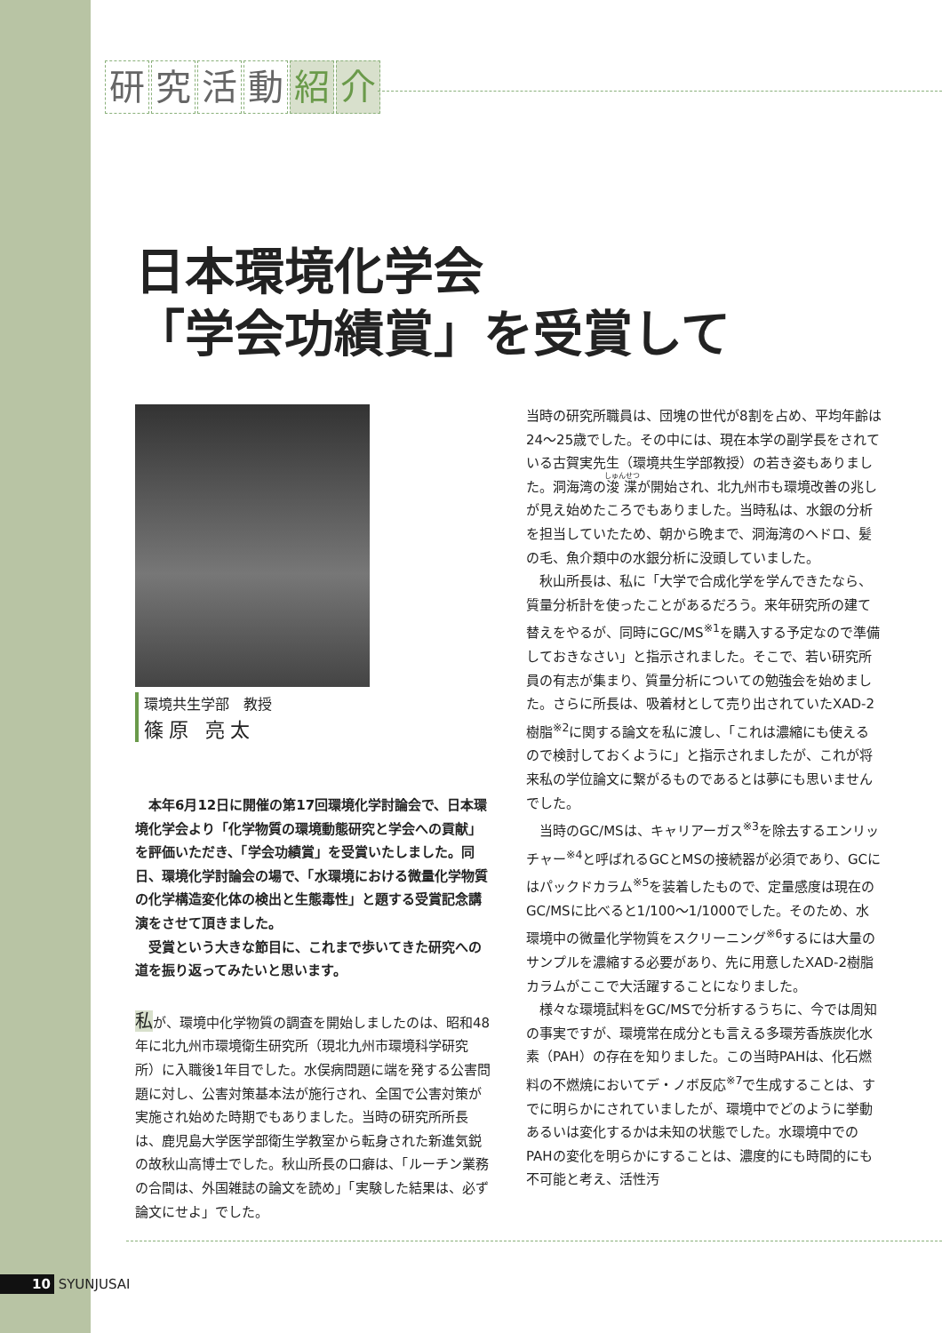研究活動 紹 介
日本環境化学会
「学会功績賞」を受賞して
環境共生学部　教授
篠原 亮太
本年6月12日に開催の第17回環境化学討論会で、日本環境化学会より「化学物質の環境動態研究と学会への貢献」を評価いただき、「学会功績賞」を受賞いたしました。同日、環境化学討論会の場で、「水環境における微量化学物質の化学構造変化体の検出と生態毒性」と題する受賞記念講演をさせて頂きました。
受賞という大きな節目に、これまで歩いてきた研究への道を振り返ってみたいと思います。
私が、環境中化学物質の調査を開始しましたのは、昭和48年に北九州市環境衛生研究所（現北九州市環境科学研究所）に入職後1年目でした。水俣病問題に端を発する公害問題に対し、公害対策基本法が施行され、全国で公害対策が実施され始めた時期でもありました。当時の研究所所長は、鹿児島大学医学部衛生学教室から転身された新進気鋭の故秋山高博士でした。秋山所長の口癖は、「ルーチン業務の合間は、外国雑誌の論文を読め」「実験した結果は、必ず論文にせよ」でした。
当時の研究所職員は、団塊の世代が8割を占め、平均年齢は24～25歳でした。その中には、現在本学の副学長をされている古賀実先生（環境共生学部教授）の若き姿もありました。洞海湾の浚渫が開始され、北九州市も環境改善の兆しが見え始めたころでもありました。当時私は、水銀の分析を担当していたため、朝から晩まで、洞海湾のヘドロ、髪の毛、魚介類中の水銀分析に没頭していました。
秋山所長は、私に「大学で合成化学を学んできたなら、質量分析計を使ったことがあるだろう。来年研究所の建て替えをやるが、同時にGC/MS<sup>※1</sup>を購入する予定なので準備しておきなさい」と指示されました。そこで、若い研究所員の有志が集まり、質量分析についての勉強会を始めました。さらに所長は、吸着材として売り出されていたXAD-2樹脂<sup>※2</sup>に関する論文を私に渡し、「これは濃縮にも使えるので検討しておくように」と指示されましたが、これが将来私の学位論文に繋がるものであるとは夢にも思いませんでした。
当時のGC/MSは、キャリアーガス<sup>※3</sup>を除去するエンリッチャー<sup>※4</sup>と呼ばれるGCとMSの接続器が必須であり、GCにはパックドカラム<sup>※5</sup>を装着したもので、定量感度は現在のGC/MSに比べると1/100～1/1000でした。そのため、水環境中の微量化学物質をスクリーニング<sup>※6</sup>するには大量のサンプルを濃縮する必要があり、先に用意したXAD-2樹脂カラムがここで大活躍することになりました。
様々な環境試料をGC/MSで分析するうちに、今では周知の事実ですが、環境常在成分とも言える多環芳香族炭化水素（PAH）の存在を知りました。この当時PAHは、化石燃料の不燃焼においてデ・ノボ反応<sup>※7</sup>で生成することは、すでに明らかにされていましたが、環境中でどのように挙動あるいは変化するかは未知の状態でした。水環境中でのPAHの変化を明らかにすることは、濃度的にも時間的にも不可能と考え、活性汚
10 SYUNJUSAI